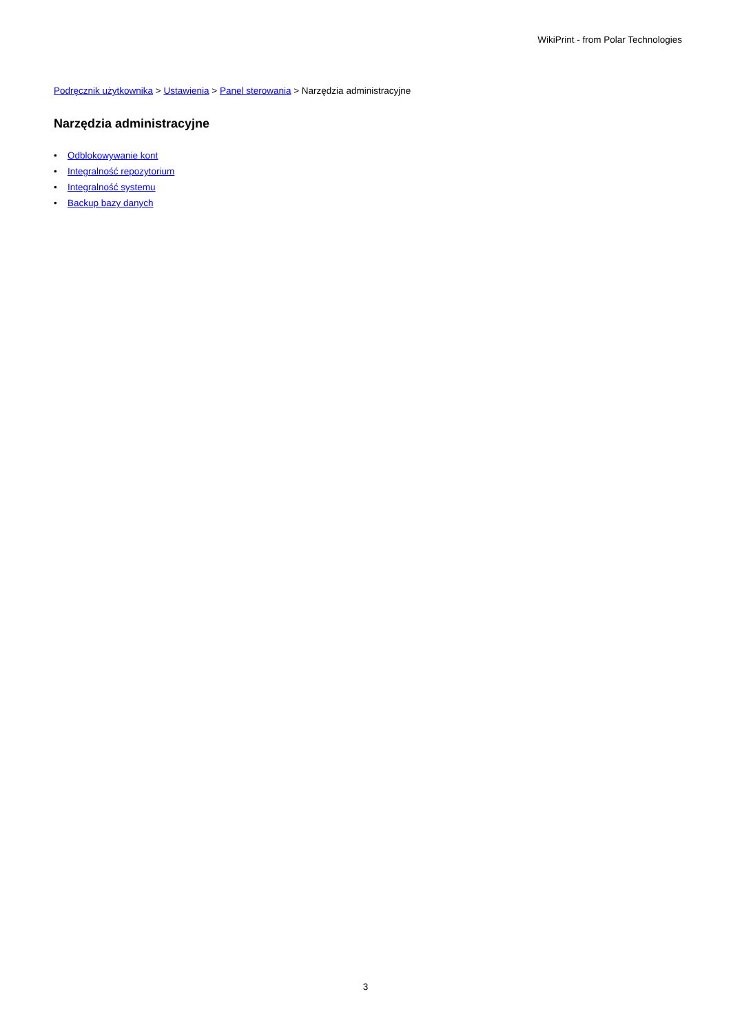WikiPrint - from Polar Technologies
Podręcznik użytkownika > Ustawienia > Panel sterowania > Narzędzia administracyjne
Narzędzia administracyjne
• Odblokowywanie kont
• Integralność repozytorium
• Integralność systemu
• Backup bazy danych
3